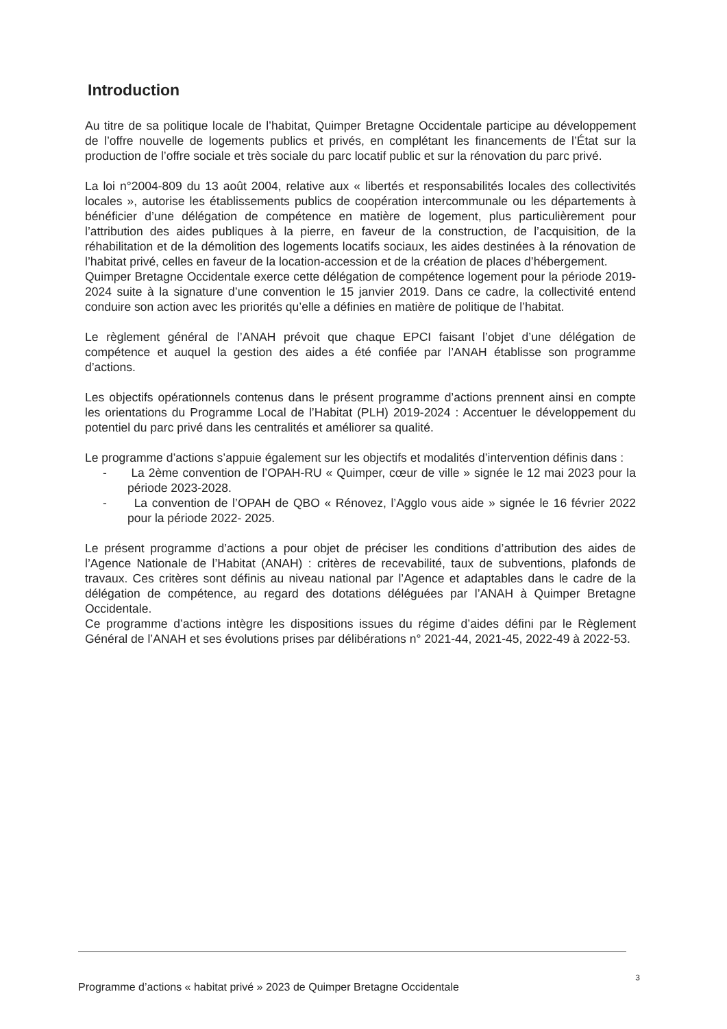Introduction
Au titre de sa politique locale de l’habitat, Quimper Bretagne Occidentale participe au développement de l’offre nouvelle de logements publics et privés, en complétant les financements de l’État sur la production de l’offre sociale et très sociale du parc locatif public et sur la rénovation du parc privé.
La loi n°2004-809 du 13 août 2004, relative aux « libertés et responsabilités locales des collectivités locales », autorise les établissements publics de coopération intercommunale ou les départements à bénéficier d’une délégation de compétence en matière de logement, plus particulièrement pour l’attribution des aides publiques à la pierre, en faveur de la construction, de l’acquisition, de la réhabilitation et de la démolition des logements locatifs sociaux, les aides destinées à la rénovation de l’habitat privé, celles en faveur de la location-accession et de la création de places d’hébergement.
Quimper Bretagne Occidentale exerce cette délégation de compétence logement pour la période 2019-2024 suite à la signature d’une convention le 15 janvier 2019. Dans ce cadre, la collectivité entend conduire son action avec les priorités qu’elle a définies en matière de politique de l’habitat.
Le règlement général de l’ANAH prévoit que chaque EPCI faisant l’objet d’une délégation de compétence et auquel la gestion des aides a été confiée par l’ANAH établisse son programme d’actions.
Les objectifs opérationnels contenus dans le présent programme d’actions prennent ainsi en compte les orientations du Programme Local de l’Habitat (PLH) 2019-2024 : Accentuer le développement du potentiel du parc privé dans les centralités et améliorer sa qualité.
Le programme d’actions s’appuie également sur les objectifs et modalités d’intervention définis dans :
- La 2ème convention de l’OPAH-RU « Quimper, cœur de ville » signée le 12 mai 2023 pour la période 2023-2028.
- La convention de l’OPAH de QBO « Rénovez, l’Agglo vous aide » signée le 16 février 2022 pour la période 2022- 2025.
Le présent programme d’actions a pour objet de préciser les conditions d’attribution des aides de l’Agence Nationale de l’Habitat (ANAH) : critères de recevabilité, taux de subventions, plafonds de travaux. Ces critères sont définis au niveau national par l’Agence et adaptables dans le cadre de la délégation de compétence, au regard des dotations déléguées par l’ANAH à Quimper Bretagne Occidentale.
Ce programme d’actions intègre les dispositions issues du régime d’aides défini par le Règlement Général de l’ANAH et ses évolutions prises par délibérations n° 2021-44, 2021-45, 2022-49 à 2022-53.
Programme d’actions « habitat privé » 2023 de Quimper Bretagne Occidentale 3